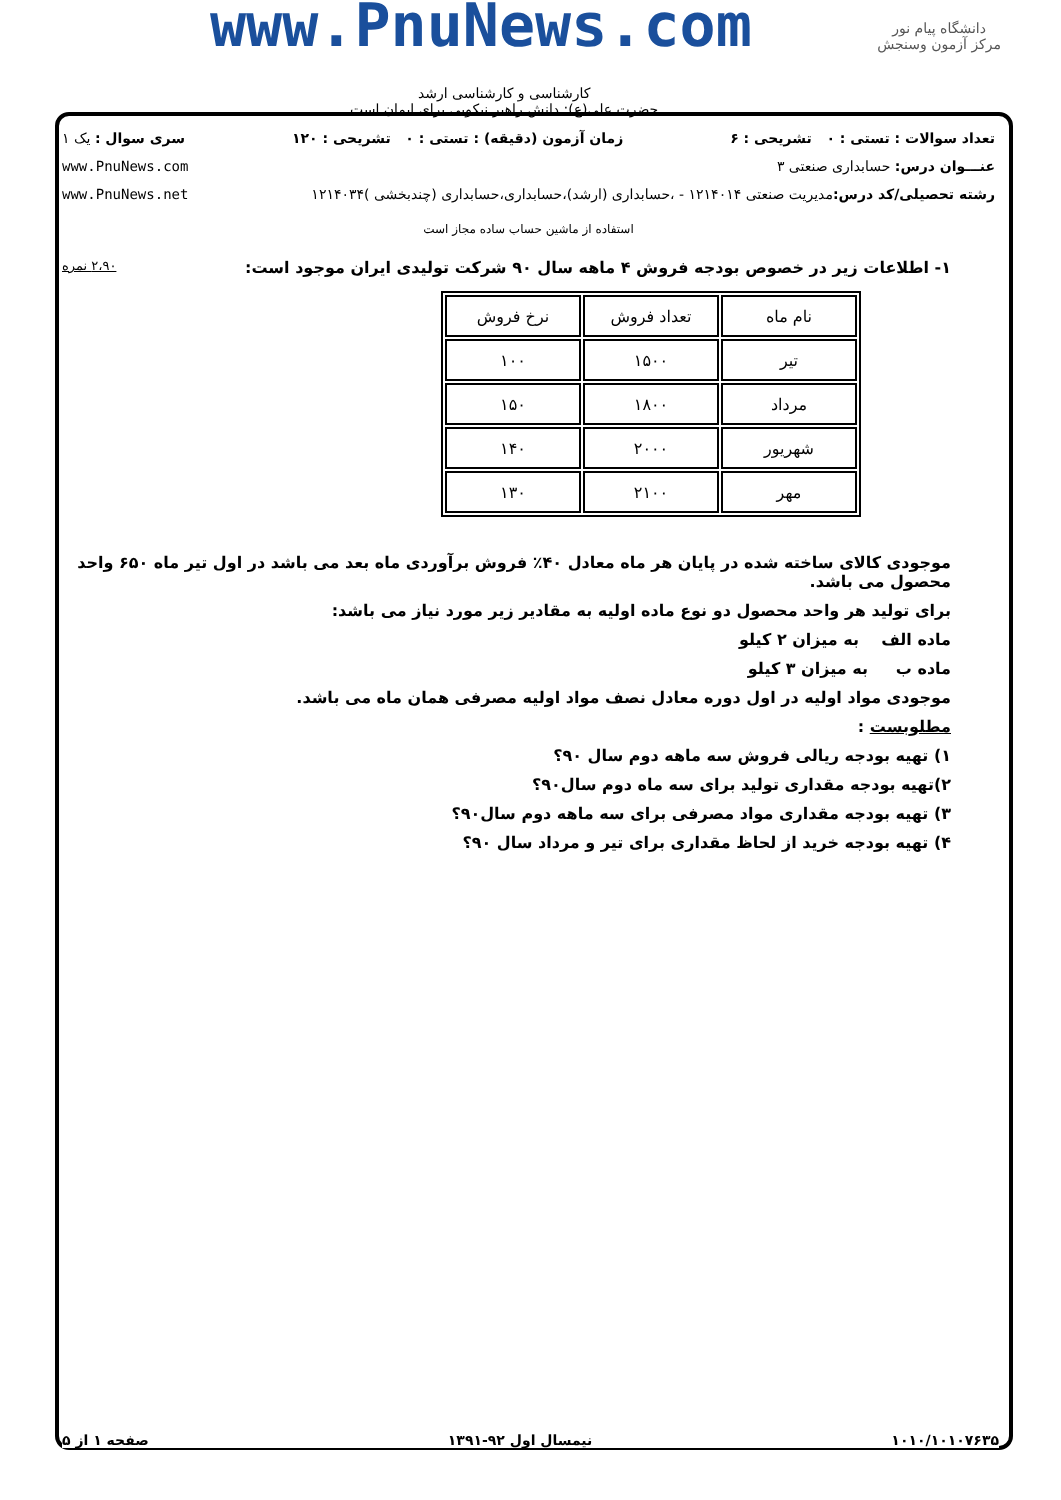www.PnuNews.com
دانشگاه پیام نور
مرکز آزمون وسنجش
کارشناسی و کارشناسی ارشد
حضرت علی(ع): دانش راهبر نیکویی برای ایمان است
تعداد سوالات : تستی : ۰ تشریحی : ۶ زمان آزمون (دقیقه) : تستی : ۰ تشریحی : ۱۲۰ سری سوال : یک ۱
عنـــوان درس: حسابداری صنعتی ۳ www.PnuNews.com
رشته تحصیلی/کد درس: مدیریت صنعتی ۱۲۱۴۰۱۴ - ،حسابداری (ارشد)،حسابداری،حسابداری (چندبخشی )۱۲۱۴۰۳۴ www.PnuNews.net
استفاده از ماشین حساب ساده مجاز است
۱- اطلاعات زیر در خصوص بودجه فروش ۴ ماهه سال ۹۰ شرکت تولیدی ایران موجود است: ۲،۹۰ نمره
| نام ماه | تعداد فروش | نرخ فروش |
| --- | --- | --- |
| تیر | ۱۵۰۰ | ۱۰۰ |
| مرداد | ۱۸۰۰ | ۱۵۰ |
| شهریور | ۲۰۰۰ | ۱۴۰ |
| مهر | ۲۱۰۰ | ۱۳۰ |
موجودی کالای ساخته شده در پایان هر ماه معادل ۴۰٪ فروش برآوردی ماه بعد می باشد در اول تیر ماه ۶۵۰ واحد محصول می باشد.
برای تولید هر واحد محصول دو نوع ماده اولیه به مقادیر زیر مورد نیاز می باشد:
ماده الف به میزان ۲ کیلو
ماده ب به میزان ۳ کیلو
موجودی مواد اولیه در اول دوره معادل نصف مواد اولیه مصرفی همان ماه می باشد.
مطلوبست :
۱) تهیه بودجه ریالی فروش سه ماهه دوم سال ۹۰؟
۲)تهیه بودجه مقداری تولید برای سه ماه دوم سال۹۰؟
۳) تهیه بودجه مقداری مواد مصرفی برای سه ماهه دوم سال۹۰؟
۴) تهیه بودجه خرید از لحاظ مقداری برای تیر و مرداد سال ۹۰؟
۱۰۱۰/۱۰۱۰۷۶۳۵ نیمسال اول ۹۲-۱۳۹۱ صفحه ۱ از ۵